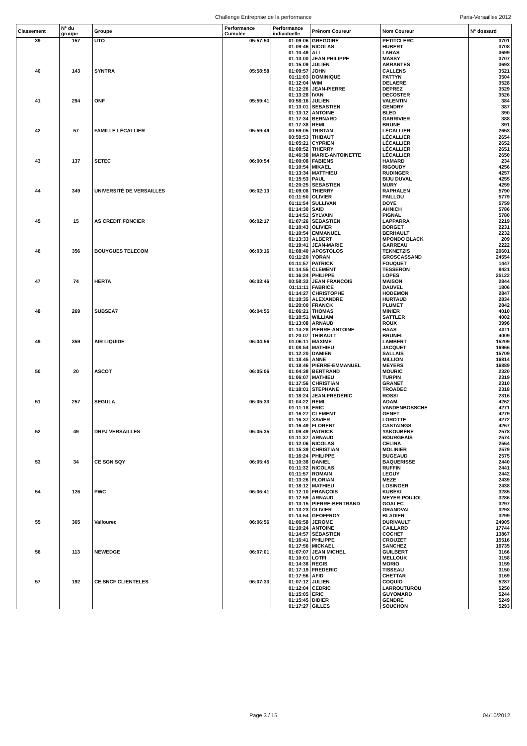Challenge Entreprise de la performance Paris-Versailles 2012
| Classement | N° du groupe | Groupe | Performance Cumulée | Performance individuelle | Prénom Coureur | Nom Coureur | N° dossard |
| --- | --- | --- | --- | --- | --- | --- | --- |
| 39 | 157 | UTO | 05:57:50 | 01:09:06 | GREGOIRE | PETITCLERC | 3701 |
| | | | | 01:09:46 | NICOLAS | HUBERT | 3708 |
| | | | | 01:10:49 | ALI | LARAS | 3699 |
| | | | | 01:13:00 | JEAN PHILIPPE | MASSY | 3707 |
| | | | | 01:15:09 | JULIEN | ABRANTES | 3693 |
| 40 | 143 | SYNTRA | 05:58:58 | 01:09:57 | JOHN | CALLENS | 3521 |
| | | | | 01:11:03 | DOMINIQUE | PATTYN | 3504 |
| | | | | 01:12:04 | WIM | DELAERE | 3528 |
| | | | | 01:12:26 | JEAN-PIERRE | DEPREZ | 3529 |
| | | | | 01:13:28 | IVAN | DECOSTER | 3526 |
| 41 | 294 | ONF | 05:59:41 | 00:58:16 | JULIEN | VALENTIN | 384 |
| | | | | 01:13:01 | SEBASTIEN | GENDRY | 387 |
| | | | | 01:13:12 | ANTOINE | BLED | 390 |
| | | | | 01:17:34 | BERNARD | GARRIVIER | 388 |
| | | | | 01:17:38 | REMI | BRUNE | 391 |
| 42 | 57 | FAMILLE LÉCALLIER | 05:59:49 | 00:59:05 | TRISTAN | LÉCALLIER | 2653 |
| | | | | 00:59:53 | THIBAUT | LÉCALLIER | 2654 |
| | | | | 01:05:21 | CYPRIEN | LÉCALLIER | 2652 |
| | | | | 01:08:52 | THIERRY | LÉCALLIER | 2651 |
| | | | | 01:46:38 | MARIE-ANTOINETTE | LÉCALLIER | 2650 |
| 43 | 137 | SETEC | 06:00:54 | 01:00:08 | FABIENS | HAMARD | 234 |
| | | | | 01:10:54 | MIKAEL | RIGOUDY | 4256 |
| | | | | 01:13:34 | MATTHIEU | RUDINGER | 4257 |
| | | | | 01:15:53 | PAUL | BIJU DUVAL | 4255 |
| | | | | 01:20:25 | SEBASTIEN | MURY | 4259 |
| 44 | 349 | UNIVERSITÉ DE VERSAILLES | 06:02:13 | 01:09:08 | THIERRY | RAPHALEN | 5790 |
| | | | | 01:11:50 | OLIVIER | PAILLOU | 5779 |
| | | | | 01:11:54 | SULLIVAN | DOYE | 5759 |
| | | | | 01:14:30 | SAID | AHNICH | 5786 |
| | | | | 01:14:51 | SYLVAIN | PIGNAL | 5780 |
| 45 | 15 | AS CREDIT FONCIER | 06:02:17 | 01:07:26 | SEBASTIEN | LAPPARRA | 2219 |
| | | | | 01:10:43 | OLIVIER | BORGET | 2231 |
| | | | | 01:10:54 | EMMANUEL | BERHAULT | 2232 |
| | | | | 01:13:33 | ALBERT | MPONDO BLACK | 209 |
| | | | | 01:19:41 | JEAN-MARIE | GARREAU | 2222 |
| 46 | 356 | BOUYGUES TELECOM | 06:03:16 | 01:08:40 | APOSTOLOS | TEKNETZIS | 20601 |
| | | | | 01:11:20 | YORAN | GROSCASSAND | 24554 |
| | | | | 01:11:57 | PATRICK | FOUQUET | 1447 |
| | | | | 01:14:55 | CLEMENT | TESSERON | 8421 |
| | | | | 01:16:24 | PHILIPPE | LOPES | 25122 |
| 47 | 74 | HERTA | 06:03:46 | 00:58:33 | JEAN FRANCOIS | MAISON | 2844 |
| | | | | 01:11:11 | FABRICE | DAUVEL | 1806 |
| | | | | 01:14:27 | CHRISTOPHE | HODEMON | 2847 |
| | | | | 01:19:35 | ALEXANDRE | HURTAUD | 2834 |
| | | | | 01:20:00 | FRANCK | PLUMET | 2842 |
| 48 | 269 | SUBSEA7 | 06:04:55 | 01:06:21 | THOMAS | MINIER | 4010 |
| | | | | 01:10:51 | WILLIAM | SATTLER | 4002 |
| | | | | 01:13:08 | ARNAUD | ROUX | 3996 |
| | | | | 01:14:28 | PIERRE-ANTOINE | HAAS | 4011 |
| | | | | 01:20:07 | THIBAULT | BRUNEL | 4009 |
| 49 | 359 | AIR LIQUIDE | 06:04:56 | 01:06:11 | MAXIME | LAMBERT | 15209 |
| | | | | 01:08:54 | MATHIEU | JACQUET | 16966 |
| | | | | 01:12:20 | DAMIEN | SALLAIS | 15709 |
| | | | | 01:18:45 | ANNE | MILLION | 16814 |
| | | | | 01:18:46 | PIERRE-EMMANUEL | MEYERS | 16889 |
| 50 | 20 | ASCOT | 06:05:06 | 01:04:38 | BERTRAND | MOURIC | 2320 |
| | | | | 01:06:07 | MATHIEU | TURPIN | 2319 |
| | | | | 01:17:56 | CHRISTIAN | GRANET | 2310 |
| | | | | 01:18:01 | STEPHANE | TROADEC | 2318 |
| | | | | 01:18:24 | JEAN-FRÉDÉRIC | ROSSI | 2316 |
| 51 | 257 | SEGULA | 06:05:33 | 01:04:22 | REMI | ADAM | 4262 |
| | | | | 01:11:18 | ERIC | VANDENBOSSCHE | 4271 |
| | | | | 01:16:27 | CLEMENT | GENET | 4279 |
| | | | | 01:16:37 | XAVIER | LOROTTE | 4272 |
| | | | | 01:16:49 | FLORENT | CASTAINGS | 4267 |
| 52 | 49 | DRPJ VERSAILLES | 06:05:35 | 01:09:49 | PATRICK | YAKOUBENE | 2578 |
| | | | | 01:11:37 | ARNAUD | BOURGEAIS | 2574 |
| | | | | 01:12:06 | NICOLAS | CELINA | 2564 |
| | | | | 01:15:39 | CHRISTIAN | MOLINIER | 2579 |
| | | | | 01:16:24 | PHILIPPE | BUGEAUD | 2575 |
| 53 | 34 | CE SGN SQY | 06:05:45 | 01:10:38 | DANIEL | BAQUERISSE | 2440 |
| | | | | 01:11:32 | NICOLAS | RUFFIN | 2441 |
| | | | | 01:11:57 | ROMAIN | LEGUY | 2442 |
| | | | | 01:13:26 | FLORIAN | MEZE | 2439 |
| | | | | 01:18:12 | MATHIEU | LOSINGER | 2438 |
| 54 | 126 | PWC | 06:06:41 | 01:12:10 | FRANÇOIS | KUBÉKI | 3285 |
| | | | | 01:12:59 | ARNAUD | MEYER-POUJOL | 3286 |
| | | | | 01:13:15 | PIERRE-BERTRAND | GOALEC | 3297 |
| | | | | 01:13:23 | OLIVIER | GRANDVAL | 3293 |
| | | | | 01:14:54 | GEOFFROY | BLADIER | 3299 |
| 55 | 365 | Vallourec | 06:06:56 | 01:06:58 | JEROME | DURIVAULT | 24905 |
| | | | | 01:10:24 | ANTOINE | CAILLARD | 17744 |
| | | | | 01:14:57 | SÉBASTIEN | COCHET | 13867 |
| | | | | 01:16:41 | PHILIPPE | CROUZET | 15516 |
| | | | | 01:17:56 | MICKAEL | SANCHEZ | 19735 |
| 56 | 113 | NEWEDGE | 06:07:01 | 01:07:07 | JEAN MICHEL | GUILBERT | 3166 |
| | | | | 01:10:01 | LOTFI | MELLOUK | 3158 |
| | | | | 01:14:38 | REGIS | MORIO | 3159 |
| | | | | 01:17:19 | FREDERIC | TISSEAU | 3150 |
| | | | | 01:17:56 | AFID | CHETTAR | 3169 |
| 57 | 192 | CE SNCF CLIENTELES | 06:07:33 | 01:07:12 | JULIEN | COQUIO | 5287 |
| | | | | 01:12:04 | CEDRIC | LARROUTUROU | 5250 |
| | | | | 01:15:05 | ERIC | GUYOMARD | 5244 |
| | | | | 01:15:45 | DIDIER | GENDRE | 5249 |
| | | | | 01:17:27 | GILLES | SOUCHON | 5293 |
Page 3 / 15 04/10/2012